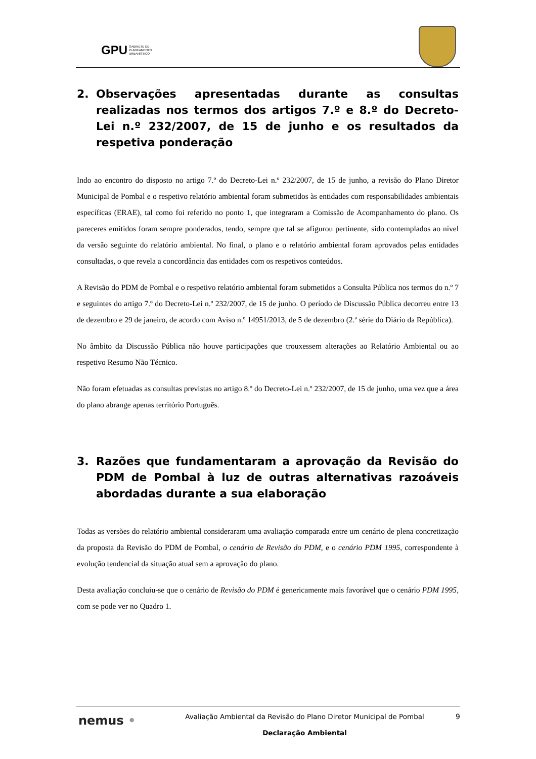GPU GABINETE DE
PLANEAMENTO
URBANÍSTICO
2. Observações apresentadas durante as consultas realizadas nos termos dos artigos 7.º e 8.º do Decreto-Lei n.º 232/2007, de 15 de junho e os resultados da respetiva ponderação
Indo ao encontro do disposto no artigo 7.º do Decreto-Lei n.º 232/2007, de 15 de junho, a revisão do Plano Diretor Municipal de Pombal e o respetivo relatório ambiental foram submetidos às entidades com responsabilidades ambientais específicas (ERAE), tal como foi referido no ponto 1, que integraram a Comissão de Acompanhamento do plano. Os pareceres emitidos foram sempre ponderados, tendo, sempre que tal se afigurou pertinente, sido contemplados ao nível da versão seguinte do relatório ambiental. No final, o plano e o relatório ambiental foram aprovados pelas entidades consultadas, o que revela a concordância das entidades com os respetivos conteúdos.
A Revisão do PDM de Pombal e o respetivo relatório ambiental foram submetidos a Consulta Pública nos termos do n.º 7 e seguintes do artigo 7.º do Decreto-Lei n.º 232/2007, de 15 de junho. O período de Discussão Pública decorreu entre 13 de dezembro e 29 de janeiro, de acordo com Aviso n.º 14951/2013, de 5 de dezembro (2.ª série do Diário da República).
No âmbito da Discussão Pública não houve participações que trouxessem alterações ao Relatório Ambiental ou ao respetivo Resumo Não Técnico.
Não foram efetuadas as consultas previstas no artigo 8.º do Decreto-Lei n.º 232/2007, de 15 de junho, uma vez que a área do plano abrange apenas território Português.
3. Razões que fundamentaram a aprovação da Revisão do PDM de Pombal à luz de outras alternativas razoáveis abordadas durante a sua elaboração
Todas as versões do relatório ambiental consideraram uma avaliação comparada entre um cenário de plena concretização da proposta da Revisão do PDM de Pombal, o cenário de Revisão do PDM, e o cenário PDM 1995, correspondente à evolução tendencial da situação atual sem a aprovação do plano.
Desta avaliação concluiu-se que o cenário de Revisão do PDM é genericamente mais favorável que o cenário PDM 1995, com se pode ver no Quadro 1.
nemus •
Avaliação Ambiental da Revisão do Plano Diretor Municipal de Pombal
Declaração Ambiental
9